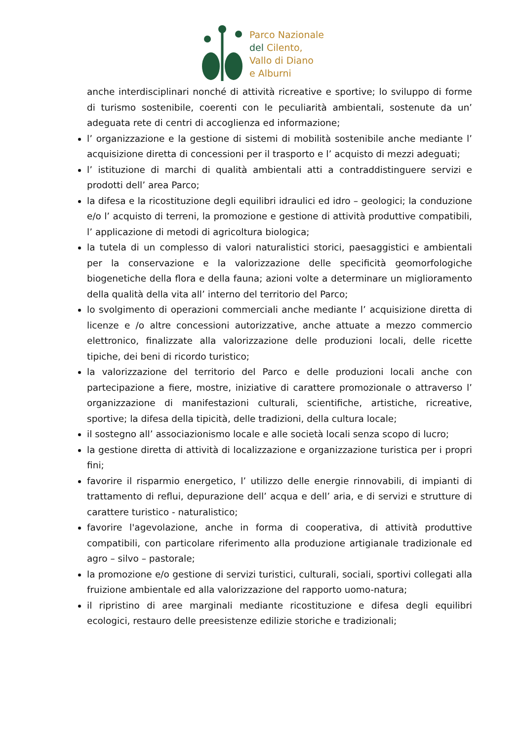Parco Nazionale
del Cilento,
Vallo di Diano
e Alburni
anche interdisciplinari nonché di attività ricreative e sportive; lo sviluppo di forme di turismo sostenibile, coerenti con le peculiarità ambientali, sostenute da un’ adeguata rete di centri di accoglienza ed informazione;
l’ organizzazione e la gestione di sistemi di mobilità sostenibile anche mediante l’ acquisizione diretta di concessioni per il trasporto e l’ acquisto di mezzi adeguati;
l’ istituzione di marchi di qualità ambientali atti a contraddistinguere servizi e prodotti dell’ area Parco;
la difesa e la ricostituzione degli equilibri idraulici ed idro – geologici; la conduzione e/o l’ acquisto di terreni, la promozione e gestione di attività produttive compatibili, l’ applicazione di metodi di agricoltura biologica;
la tutela di un complesso di valori naturalistici storici, paesaggistici e ambientali per la conservazione e la valorizzazione delle specificità geomorfologiche biogenetiche della flora e della fauna; azioni volte a determinare un miglioramento della qualità della vita all’ interno del territorio del Parco;
lo svolgimento di operazioni commerciali anche mediante l’ acquisizione diretta di licenze e /o altre concessioni autorizzative, anche attuate a mezzo commercio elettronico, finalizzate alla valorizzazione delle produzioni locali, delle ricette tipiche, dei beni di ricordo turistico;
la valorizzazione del territorio del Parco e delle produzioni locali anche con partecipazione a fiere, mostre, iniziative di carattere promozionale o attraverso l’ organizzazione di manifestazioni culturali, scientifiche, artistiche, ricreative, sportive; la difesa della tipicità, delle tradizioni, della cultura locale;
il sostegno all’ associazionismo locale e alle società locali senza scopo di lucro;
la gestione diretta di attività di localizzazione e organizzazione turistica per i propri fini;
favorire il risparmio energetico, l’ utilizzo delle energie rinnovabili, di impianti di trattamento di reflui, depurazione dell’ acqua e dell’ aria, e di servizi e strutture di carattere turistico - naturalistico;
favorire l'agevolazione, anche in forma di cooperativa, di attività produttive compatibili, con particolare riferimento alla produzione artigianale tradizionale ed agro – silvo – pastorale;
la promozione e/o gestione di servizi turistici, culturali, sociali, sportivi collegati alla fruizione ambientale ed alla valorizzazione del rapporto uomo-natura;
il ripristino di aree marginali mediante ricostituzione e difesa degli equilibri ecologici, restauro delle preesistenze edilizie storiche e tradizionali;